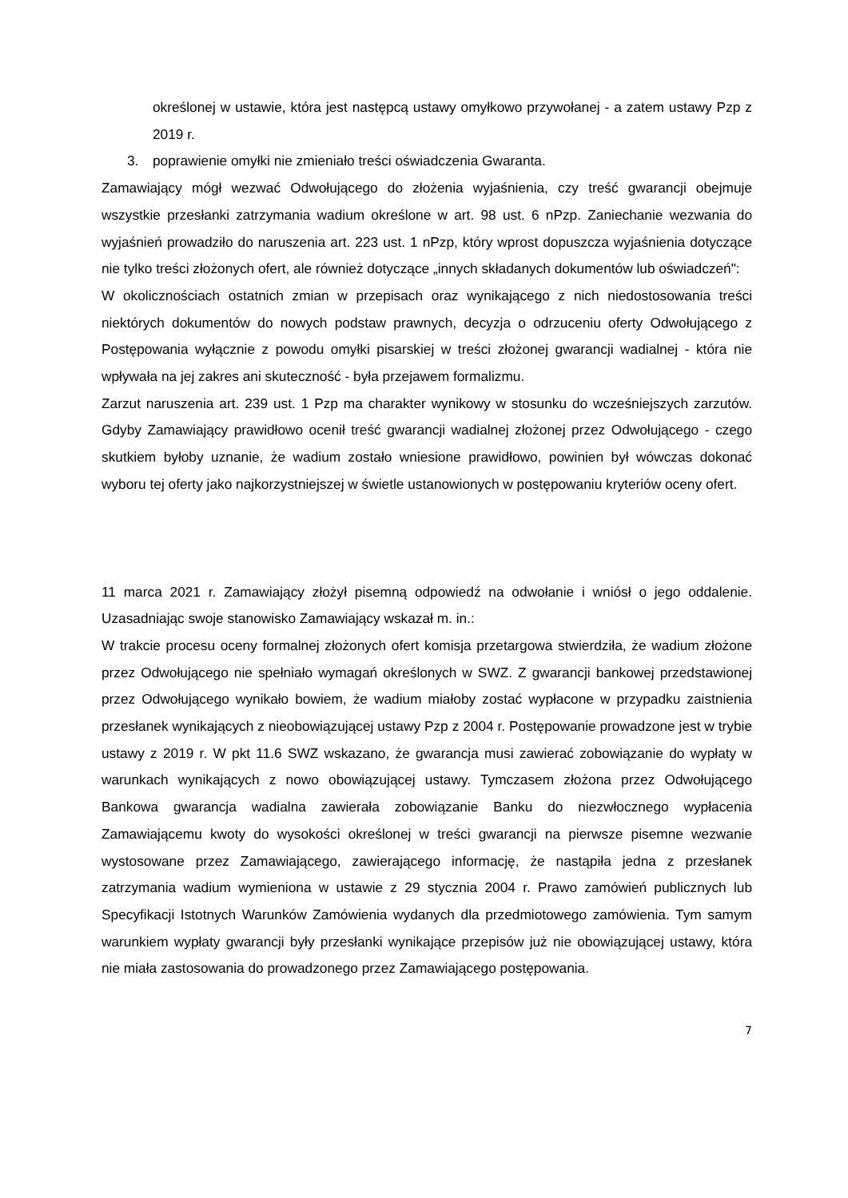określonej w ustawie, która jest następcą ustawy omyłkowo przywołanej - a zatem ustawy Pzp z 2019 r.
3. poprawienie omyłki nie zmieniało treści oświadczenia Gwaranta.
Zamawiający mógł wezwać Odwołującego do złożenia wyjaśnienia, czy treść gwarancji obejmuje wszystkie przesłanki zatrzymania wadium określone w art. 98 ust. 6 nPzp. Zaniechanie wezwania do wyjaśnień prowadziło do naruszenia art. 223 ust. 1 nPzp, który wprost dopuszcza wyjaśnienia dotyczące nie tylko treści złożonych ofert, ale również dotyczące „innych składanych dokumentów lub oświadczeń":
W okolicznościach ostatnich zmian w przepisach oraz wynikającego z nich niedostosowania treści niektórych dokumentów do nowych podstaw prawnych, decyzja o odrzuceniu oferty Odwołującego z Postępowania wyłącznie z powodu omyłki pisarskiej w treści złożonej gwarancji wadialnej - która nie wpływała na jej zakres ani skuteczność - była przejawem formalizmu.
Zarzut naruszenia art. 239 ust. 1 Pzp ma charakter wynikowy w stosunku do wcześniejszych zarzutów. Gdyby Zamawiający prawidłowo ocenił treść gwarancji wadialnej złożonej przez Odwołującego - czego skutkiem byłoby uznanie, że wadium zostało wniesione prawidłowo, powinien był wówczas dokonać wyboru tej oferty jako najkorzystniejszej w świetle ustanowionych w postępowaniu kryteriów oceny ofert.
11 marca 2021 r. Zamawiający złożył pisemną odpowiedź na odwołanie i wniósł o jego oddalenie. Uzasadniając swoje stanowisko Zamawiający wskazał m. in.:
W trakcie procesu oceny formalnej złożonych ofert komisja przetargowa stwierdziła, że wadium złożone przez Odwołującego nie spełniało wymagań określonych w SWZ. Z gwarancji bankowej przedstawionej przez Odwołującego wynikało bowiem, że wadium miałoby zostać wypłacone w przypadku zaistnienia przesłanek wynikających z nieobowiązującej ustawy Pzp z 2004 r. Postępowanie prowadzone jest w trybie ustawy z 2019 r. W pkt 11.6 SWZ wskazano, że gwarancja musi zawierać zobowiązanie do wypłaty w warunkach wynikających z nowo obowiązującej ustawy. Tymczasem złożona przez Odwołującego Bankowa gwarancja wadialna zawierała zobowiązanie Banku do niezwłocznego wypłacenia Zamawiającemu kwoty do wysokości określonej w treści gwarancji na pierwsze pisemne wezwanie wystosowane przez Zamawiającego, zawierającego informację, że nastąpiła jedna z przesłanek zatrzymania wadium wymieniona w ustawie z 29 stycznia 2004 r. Prawo zamówień publicznych lub Specyfikacji Istotnych Warunków Zamówienia wydanych dla przedmiotowego zamówienia. Tym samym warunkiem wypłaty gwarancji były przesłanki wynikające przepisów już nie obowiązującej ustawy, która nie miała zastosowania do prowadzonego przez Zamawiającego postępowania.
7